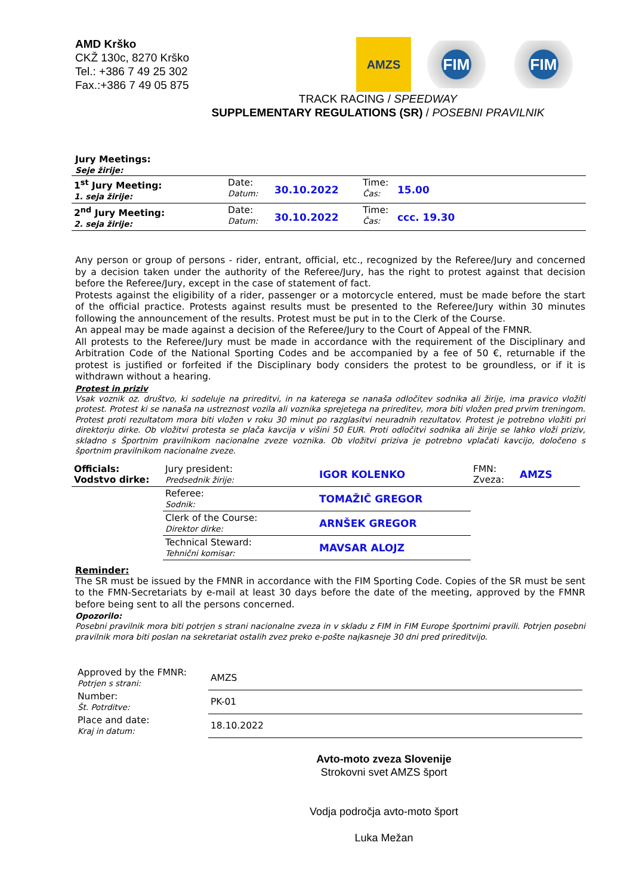AMD Krško
CKŽ 130c, 8270 Krško
Tel.: +386 7 49 25 302
Fax.:+386 7 49 05 875
AMZS
FIM FIM
TRACK RACING / SPEEDWAY
SUPPLEMENTARY REGULATIONS (SR) / POSEBNI PRAVILNIK
Jury Meetings:
Seje žirije:
| 1<sup>st</sup> Jury Meeting: 1. seja žirije: | Date: Datum: | 30.10.2022 | Time: Čas: | 15.00 |
| 2<sup>nd</sup> Jury Meeting: 2. seja žirije: | Date: Datum: | 30.10.2022 | Time: Čas: | ccc. 19.30 |
Any person or group of persons - rider, entrant, official, etc., recognized by the Referee/Jury and concerned by a decision taken under the authority of the Referee/Jury, has the right to protest against that decision before the Referee/Jury, except in the case of statement of fact.
Protests against the eligibility of a rider, passenger or a motorcycle entered, must be made before the start of the official practice. Protests against results must be presented to the Referee/Jury within 30 minutes following the announcement of the results. Protest must be put in to the Clerk of the Course.
An appeal may be made against a decision of the Referee/Jury to the Court of Appeal of the FMNR.
All protests to the Referee/Jury must be made in accordance with the requirement of the Disciplinary and Arbitration Code of the National Sporting Codes and be accompanied by a fee of 50 €, returnable if the protest is justified or forfeited if the Disciplinary body considers the protest to be groundless, or if it is withdrawn without a hearing.
Protest in priziv
Vsak voznik oz. društvo, ki sodeluje na prireditvi, in na katerega se nanaša odločitev sodnika ali žirije, ima pravico vložiti protest. Protest ki se nanaša na ustreznost vozila ali voznika sprejetega na prireditev, mora biti vložen pred prvim treningom. Protest proti rezultatom mora biti vložen v roku 30 minut po razglasitvi neuradnih rezultatov. Protest je potrebno vložiti pri direktorju dirke. Ob vložitvi protesta se plača kavcija v višini 50 EUR. Proti odločitvi sodnika ali žirije se lahko vloži priziv, skladno s Športnim pravilnikom nacionalne zveze voznika. Ob vložitvi priziva je potrebno vplačati kavcijo, določeno s športnim pravilnikom nacionalne zveze.
| Officials: Vodstvo dirke: | Jury president: Predsednik žirije: | IGOR KOLENKO | FMN: Zveza: | AMZS |
| | Referee: Sodnik: | TOMAŽIČ GREGOR | | |
| | Clerk of the Course: Direktor dirke: | ARNŠEK GREGOR | | |
| | Technical Steward: Tehnični komisar: | MAVSAR ALOJZ | | |
Reminder:
The SR must be issued by the FMNR in accordance with the FIM Sporting Code. Copies of the SR must be sent to the FMN-Secretariats by e-mail at least 30 days before the date of the meeting, approved by the FMNR before being sent to all the persons concerned.
Opozorilo:
Posebni pravilnik mora biti potrjen s strani nacionalne zveza in v skladu z FIM in FIM Europe športnimi pravili. Potrjen posebni pravilnik mora biti poslan na sekretariat ostalih zvez preko e-pošte najkasneje 30 dni pred prireditvijo.
| Approved by the FMNR: Potrjen s strani: | AMZS |
| Number: Št. Potrditve: | PK-01 |
| Place and date: Kraj in datum: | 18.10.2022 |
Avto-moto zveza Slovenije
Strokovni svet AMZS šport
Vodja področja avto-moto šport
Luka Mežan